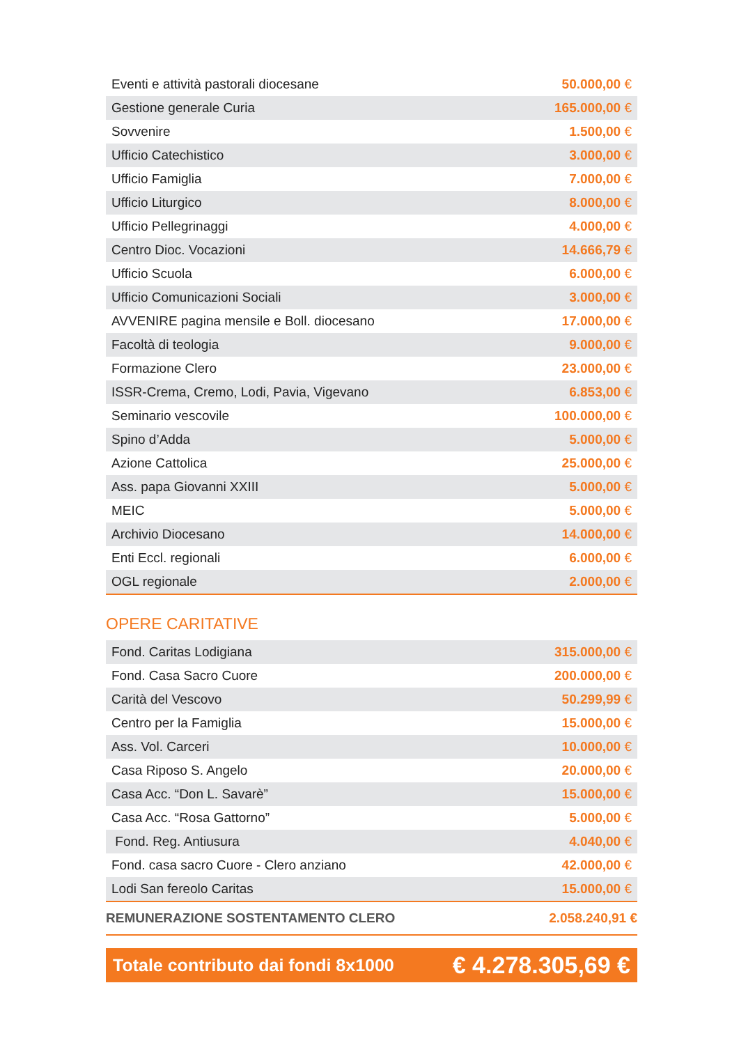| Eventi e attività pastorali diocesane | 50.000,00 € |
| Gestione generale Curia | 165.000,00 € |
| Sovvenire | 1.500,00 € |
| Ufficio Catechistico | 3.000,00 € |
| Ufficio Famiglia | 7.000,00 € |
| Ufficio Liturgico | 8.000,00 € |
| Ufficio Pellegrinaggi | 4.000,00 € |
| Centro Dioc. Vocazioni | 14.666,79 € |
| Ufficio Scuola | 6.000,00 € |
| Ufficio Comunicazioni Sociali | 3.000,00 € |
| AVVENIRE pagina mensile e Boll. diocesano | 17.000,00 € |
| Facoltà di teologia | 9.000,00 € |
| Formazione Clero | 23.000,00 € |
| ISSR-Crema, Cremo, Lodi, Pavia, Vigevano | 6.853,00 € |
| Seminario vescovile | 100.000,00 € |
| Spino d’Adda | 5.000,00 € |
| Azione Cattolica | 25.000,00 € |
| Ass. papa Giovanni XXIII | 5.000,00 € |
| MEIC | 5.000,00 € |
| Archivio Diocesano | 14.000,00 € |
| Enti Eccl. regionali | 6.000,00 € |
| OGL regionale | 2.000,00 € |
OPERE CARITATIVE
| Fond. Caritas Lodigiana | 315.000,00 € |
| Fond. Casa Sacro Cuore | 200.000,00 € |
| Carità del Vescovo | 50.299,99 € |
| Centro per la Famiglia | 15.000,00 € |
| Ass. Vol. Carceri | 10.000,00 € |
| Casa Riposo S. Angelo | 20.000,00 € |
| Casa Acc. “Don L. Savarè” | 15.000,00 € |
| Casa Acc. “Rosa Gattorno” | 5.000,00 € |
| Fond. Reg. Antiusura | 4.040,00 € |
| Fond. casa sacro Cuore - Clero anziano | 42.000,00 € |
| Lodi San fereolo Caritas | 15.000,00 € |
REMUNERAZIONE SOSTENTAMENTO CLERO 2.058.240,91 €
Totale contributo dai fondi 8x1000 € 4.278.305,69 €